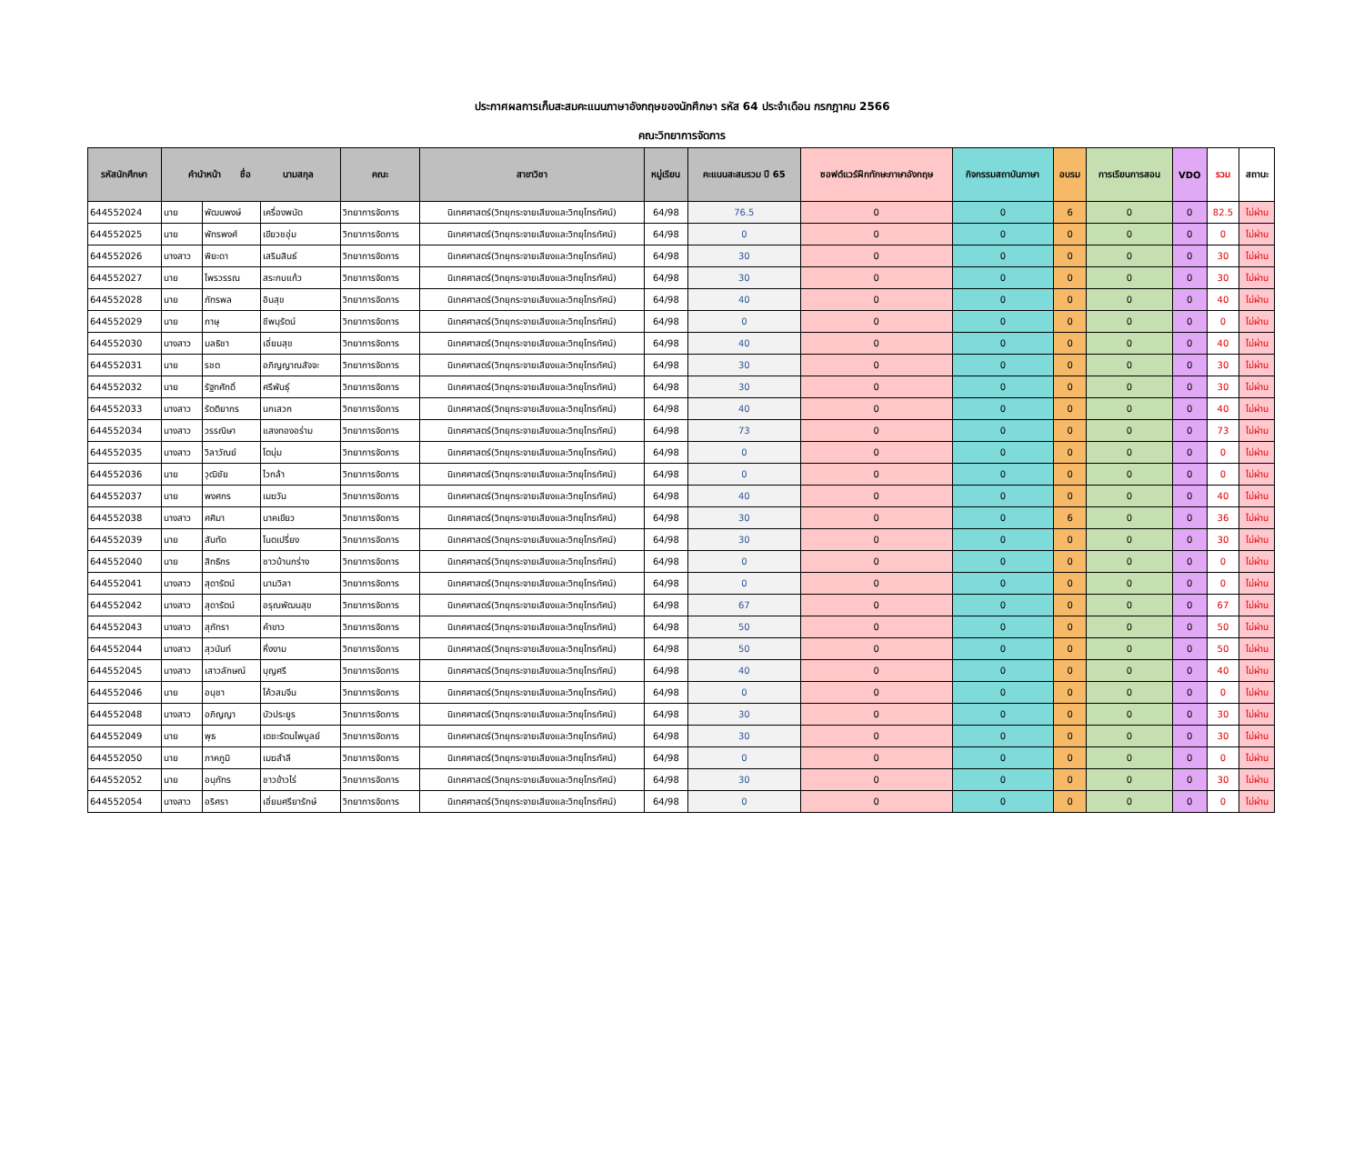ประกาศผลการเก็บสะสมคะแนนภาษาอังกฤษของนักศึกษา รหัส 64 ประจำเดือน กรกฎาคม 2566
คณะวิทยาการจัดการ
| รหัสนักศึกษา | คำนำหน้า ชื่อ นามสกุล | | | คณะ | สาขาวิชา | หมู่เรียน | คะแนนสะสมรวม ปี 65 | ซอฟต์แวร์ฝึกทักษะภาษาอังกฤษ | กิจกรรมสถาบันภาษา | อบรม | การเรียนการสอน | VDO | รวม | สถานะ |
| --- | --- | --- | --- | --- | --- | --- | --- | --- | --- | --- | --- | --- | --- | --- |
| 644552024 | นาย | พัฒนพงษ์ | เครื่องพนัด | วิทยาการจัดการ | นิเทศศาสตร์(วิทยุกระจายเสียงและวิทยุโทรทัศน์) | 64/98 | 76.5 | 0 | 0 | 6 | 0 | 0 | 82.5 | ไม่ผ่าน |
| 644552025 | นาย | พัทรพงศ์ | เขียวชอุ่ม | วิทยาการจัดการ | นิเทศศาสตร์(วิทยุกระจายเสียงและวิทยุโทรทัศน์) | 64/98 | 0 | 0 | 0 | 0 | 0 | 0 | 0 | ไม่ผ่าน |
| 644552026 | นางสาว | พิยะดา | เสริมสินธ์ | วิทยาการจัดการ | นิเทศศาสตร์(วิทยุกระจายเสียงและวิทยุโทรทัศน์) | 64/98 | 30 | 0 | 0 | 0 | 0 | 0 | 30 | ไม่ผ่าน |
| 644552027 | นาย | ไพรวรรณ | สระกบแก้ว | วิทยาการจัดการ | นิเทศศาสตร์(วิทยุกระจายเสียงและวิทยุโทรทัศน์) | 64/98 | 30 | 0 | 0 | 0 | 0 | 0 | 30 | ไม่ผ่าน |
| 644552028 | นาย | ภัทรพล | อินสุข | วิทยาการจัดการ | นิเทศศาสตร์(วิทยุกระจายเสียงและวิทยุโทรทัศน์) | 64/98 | 40 | 0 | 0 | 0 | 0 | 0 | 40 | ไม่ผ่าน |
| 644552029 | นาย | ภาษุ | ชีพนุรัตน์ | วิทยาการจัดการ | นิเทศศาสตร์(วิทยุกระจายเสียงและวิทยุโทรทัศน์) | 64/98 | 0 | 0 | 0 | 0 | 0 | 0 | 0 | ไม่ผ่าน |
| 644552030 | นางสาว | มลธิชา | เอี่ยมสุข | วิทยาการจัดการ | นิเทศศาสตร์(วิทยุกระจายเสียงและวิทยุโทรทัศน์) | 64/98 | 40 | 0 | 0 | 0 | 0 | 0 | 40 | ไม่ผ่าน |
| 644552031 | นาย | รชต | อภิญญาณสัจจะ | วิทยาการจัดการ | นิเทศศาสตร์(วิทยุกระจายเสียงและวิทยุโทรทัศน์) | 64/98 | 30 | 0 | 0 | 0 | 0 | 0 | 30 | ไม่ผ่าน |
| 644552032 | นาย | รัฐทศักดิ์ | ศรีพันธุ์ | วิทยาการจัดการ | นิเทศศาสตร์(วิทยุกระจายเสียงและวิทยุโทรทัศน์) | 64/98 | 30 | 0 | 0 | 0 | 0 | 0 | 30 | ไม่ผ่าน |
| 644552033 | นางสาว | รัตติยากร | นกเสวก | วิทยาการจัดการ | นิเทศศาสตร์(วิทยุกระจายเสียงและวิทยุโทรทัศน์) | 64/98 | 40 | 0 | 0 | 0 | 0 | 0 | 40 | ไม่ผ่าน |
| 644552034 | นางสาว | วรรณิษา | แสงทองอร่าม | วิทยาการจัดการ | นิเทศศาสตร์(วิทยุกระจายเสียงและวิทยุโทรทัศน์) | 64/98 | 73 | 0 | 0 | 0 | 0 | 0 | 73 | ไม่ผ่าน |
| 644552035 | นางสาว | วิลาวัณย์ | โตนุ่ม | วิทยาการจัดการ | นิเทศศาสตร์(วิทยุกระจายเสียงและวิทยุโทรทัศน์) | 64/98 | 0 | 0 | 0 | 0 | 0 | 0 | 0 | ไม่ผ่าน |
| 644552036 | นาย | วุฒิชัย | ไวกล้า | วิทยาการจัดการ | นิเทศศาสตร์(วิทยุกระจายเสียงและวิทยุโทรทัศน์) | 64/98 | 0 | 0 | 0 | 0 | 0 | 0 | 0 | ไม่ผ่าน |
| 644552037 | นาย | พงศกร | เมฆวัน | วิทยาการจัดการ | นิเทศศาสตร์(วิทยุกระจายเสียงและวิทยุโทรทัศน์) | 64/98 | 40 | 0 | 0 | 0 | 0 | 0 | 40 | ไม่ผ่าน |
| 644552038 | นางสาว | ศศิมา | นาคเขียว | วิทยาการจัดการ | นิเทศศาสตร์(วิทยุกระจายเสียงและวิทยุโทรทัศน์) | 64/98 | 30 | 0 | 0 | 6 | 0 | 0 | 36 | ไม่ผ่าน |
| 644552039 | นาย | สันทัด | โนตเปรี่ยง | วิทยาการจัดการ | นิเทศศาสตร์(วิทยุกระจายเสียงและวิทยุโทรทัศน์) | 64/98 | 30 | 0 | 0 | 0 | 0 | 0 | 30 | ไม่ผ่าน |
| 644552040 | นาย | สิทธิกร | ชาวบ้านกร่าง | วิทยาการจัดการ | นิเทศศาสตร์(วิทยุกระจายเสียงและวิทยุโทรทัศน์) | 64/98 | 0 | 0 | 0 | 0 | 0 | 0 | 0 | ไม่ผ่าน |
| 644552041 | นางสาว | สุดารัตน์ | นามวิลา | วิทยาการจัดการ | นิเทศศาสตร์(วิทยุกระจายเสียงและวิทยุโทรทัศน์) | 64/98 | 0 | 0 | 0 | 0 | 0 | 0 | 0 | ไม่ผ่าน |
| 644552042 | นางสาว | สุดารัตน์ | อรุณพัฒนสุข | วิทยาการจัดการ | นิเทศศาสตร์(วิทยุกระจายเสียงและวิทยุโทรทัศน์) | 64/98 | 67 | 0 | 0 | 0 | 0 | 0 | 67 | ไม่ผ่าน |
| 644552043 | นางสาว | สุภัทรา | คำขาว | วิทยาการจัดการ | นิเทศศาสตร์(วิทยุกระจายเสียงและวิทยุโทรทัศน์) | 64/98 | 50 | 0 | 0 | 0 | 0 | 0 | 50 | ไม่ผ่าน |
| 644552044 | นางสาว | สุวนันท์ | หิ้งงาม | วิทยาการจัดการ | นิเทศศาสตร์(วิทยุกระจายเสียงและวิทยุโทรทัศน์) | 64/98 | 50 | 0 | 0 | 0 | 0 | 0 | 50 | ไม่ผ่าน |
| 644552045 | นางสาว | เสาวลักษณ์ | บุญศรี | วิทยาการจัดการ | นิเทศศาสตร์(วิทยุกระจายเสียงและวิทยุโทรทัศน์) | 64/98 | 40 | 0 | 0 | 0 | 0 | 0 | 40 | ไม่ผ่าน |
| 644552046 | นาย | อนุชา | โค้วสมจีน | วิทยาการจัดการ | นิเทศศาสตร์(วิทยุกระจายเสียงและวิทยุโทรทัศน์) | 64/98 | 0 | 0 | 0 | 0 | 0 | 0 | 0 | ไม่ผ่าน |
| 644552048 | นางสาว | อภิญญา | บัวประยูร | วิทยาการจัดการ | นิเทศศาสตร์(วิทยุกระจายเสียงและวิทยุโทรทัศน์) | 64/98 | 30 | 0 | 0 | 0 | 0 | 0 | 30 | ไม่ผ่าน |
| 644552049 | นาย | พุธ | เตชะรัตนไพบูลย์ | วิทยาการจัดการ | นิเทศศาสตร์(วิทยุกระจายเสียงและวิทยุโทรทัศน์) | 64/98 | 30 | 0 | 0 | 0 | 0 | 0 | 30 | ไม่ผ่าน |
| 644552050 | นาย | ภาคภูมิ | เมฆสำลี | วิทยาการจัดการ | นิเทศศาสตร์(วิทยุกระจายเสียงและวิทยุโทรทัศน์) | 64/98 | 0 | 0 | 0 | 0 | 0 | 0 | 0 | ไม่ผ่าน |
| 644552052 | นาย | อนุภัทร | ชาวข้าวไร่ | วิทยาการจัดการ | นิเทศศาสตร์(วิทยุกระจายเสียงและวิทยุโทรทัศน์) | 64/98 | 30 | 0 | 0 | 0 | 0 | 0 | 30 | ไม่ผ่าน |
| 644552054 | นางสาว | อริศรา | เอี่ยมศรียารักษ์ | วิทยาการจัดการ | นิเทศศาสตร์(วิทยุกระจายเสียงและวิทยุโทรทัศน์) | 64/98 | 0 | 0 | 0 | 0 | 0 | 0 | 0 | ไม่ผ่าน |